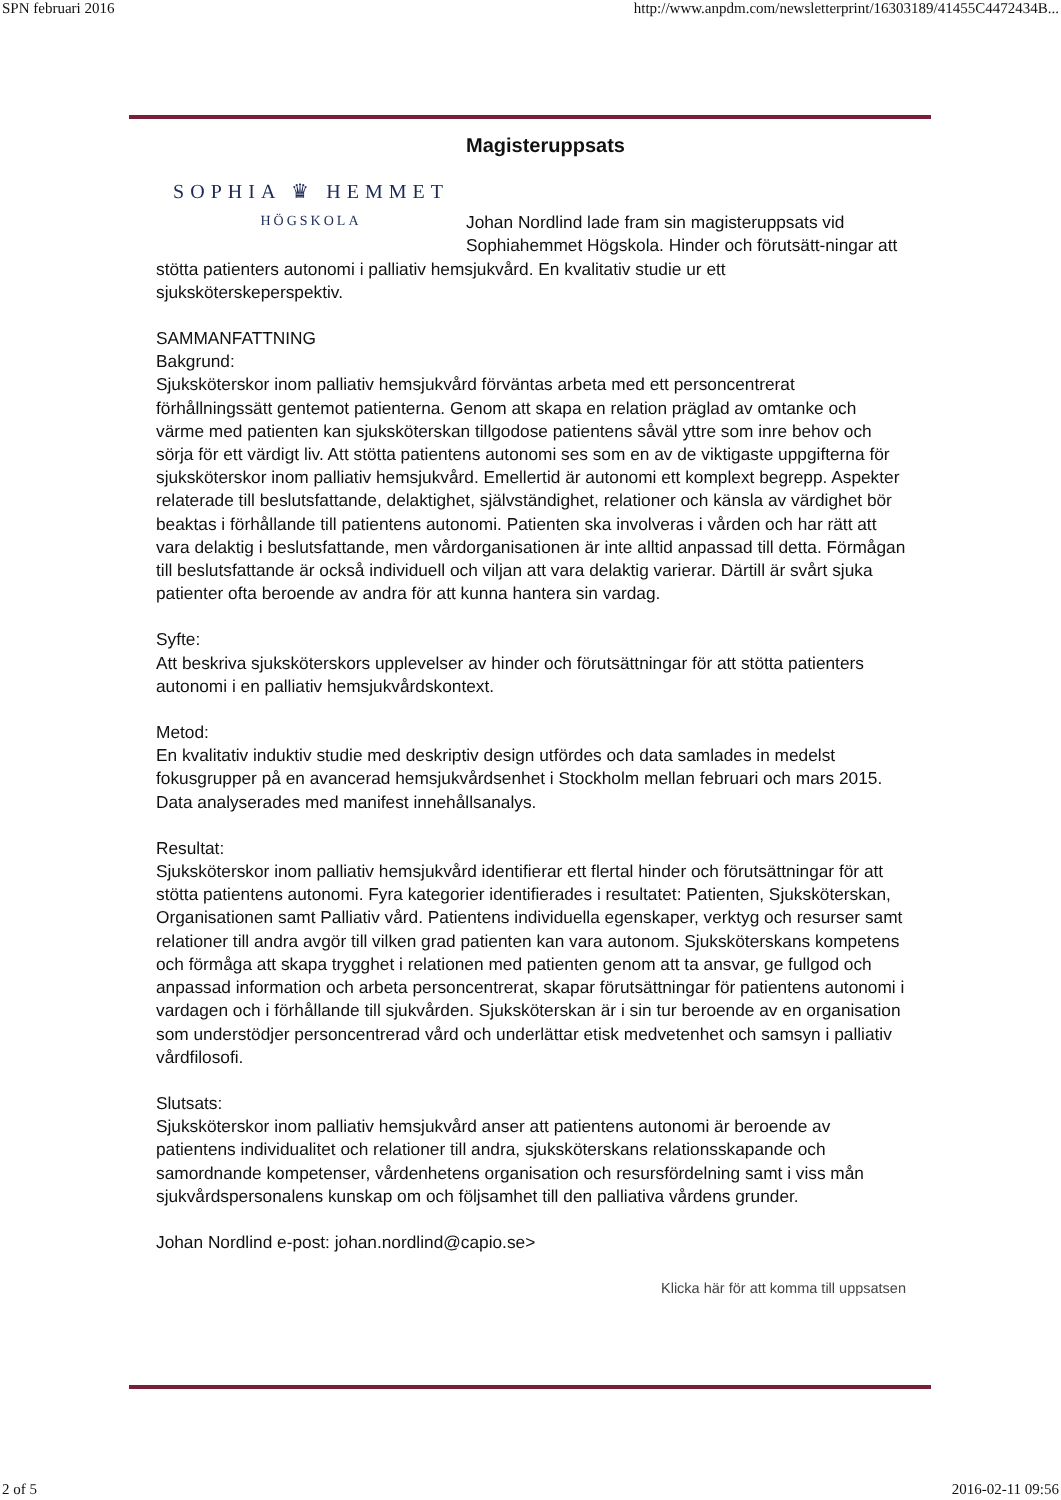SPN februari 2016 http://www.anpdm.com/newsletterprint/16303189/41455C4472434B...
SOPHIA ♛ HEMMET
HÖGSKOLA
Magisteruppsats
Johan Nordlind lade fram sin magisteruppsats vid Sophiahemmet Högskola. Hinder och förutsätt-ningar att stötta patienters autonomi i palliativ hemsjukvård. En kvalitativ studie ur ett sjuksköterskeperspektiv.
SAMMANFATTNING
Bakgrund:
Sjuksköterskor inom palliativ hemsjukvård förväntas arbeta med ett personcentrerat förhållningssätt gentemot patienterna. Genom att skapa en relation präglad av omtanke och värme med patienten kan sjuksköterskan tillgodose patientens såväl yttre som inre behov och sörja för ett värdigt liv. Att stötta patientens autonomi ses som en av de viktigaste uppgifterna för sjuksköterskor inom palliativ hemsjukvård. Emellertid är autonomi ett komplext begrepp. Aspekter relaterade till beslutsfattande, delaktighet, självständighet, relationer och känsla av värdighet bör beaktas i förhållande till patientens autonomi. Patienten ska involveras i vården och har rätt att vara delaktig i beslutsfattande, men vårdorganisationen är inte alltid anpassad till detta. Förmågan till beslutsfattande är också individuell och viljan att vara delaktig varierar. Därtill är svårt sjuka patienter ofta beroende av andra för att kunna hantera sin vardag.
Syfte:
Att beskriva sjuksköterskors upplevelser av hinder och förutsättningar för att stötta patienters autonomi i en palliativ hemsjukvårdskontext.
Metod:
En kvalitativ induktiv studie med deskriptiv design utfördes och data samlades in medelst fokusgrupper på en avancerad hemsjukvårdsenhet i Stockholm mellan februari och mars 2015. Data analyserades med manifest innehållsanalys.
Resultat:
Sjuksköterskor inom palliativ hemsjukvård identifierar ett flertal hinder och förutsättningar för att stötta patientens autonomi. Fyra kategorier identifierades i resultatet: Patienten, Sjuksköterskan, Organisationen samt Palliativ vård. Patientens individuella egenskaper, verktyg och resurser samt relationer till andra avgör till vilken grad patienten kan vara autonom. Sjuksköterskans kompetens och förmåga att skapa trygghet i relationen med patienten genom att ta ansvar, ge fullgod och anpassad information och arbeta personcentrerat, skapar förutsättningar för patientens autonomi i vardagen och i förhållande till sjukvården. Sjuksköterskan är i sin tur beroende av en organisation som understödjer personcentrerad vård och underlättar etisk medvetenhet och samsyn i palliativ vårdfilosofi.
Slutsats:
Sjuksköterskor inom palliativ hemsjukvård anser att patientens autonomi är beroende av patientens individualitet och relationer till andra, sjuksköterskans relationsskapande och samordnande kompetenser, vårdenhetens organisation och resursfördelning samt i viss mån sjukvårdspersonalens kunskap om och följsamhet till den palliativa vårdens grunder.
Johan Nordlind e-post: johan.nordlind@capio.se>
Klicka här för att komma till uppsatsen
2 of 5 2016-02-11 09:56